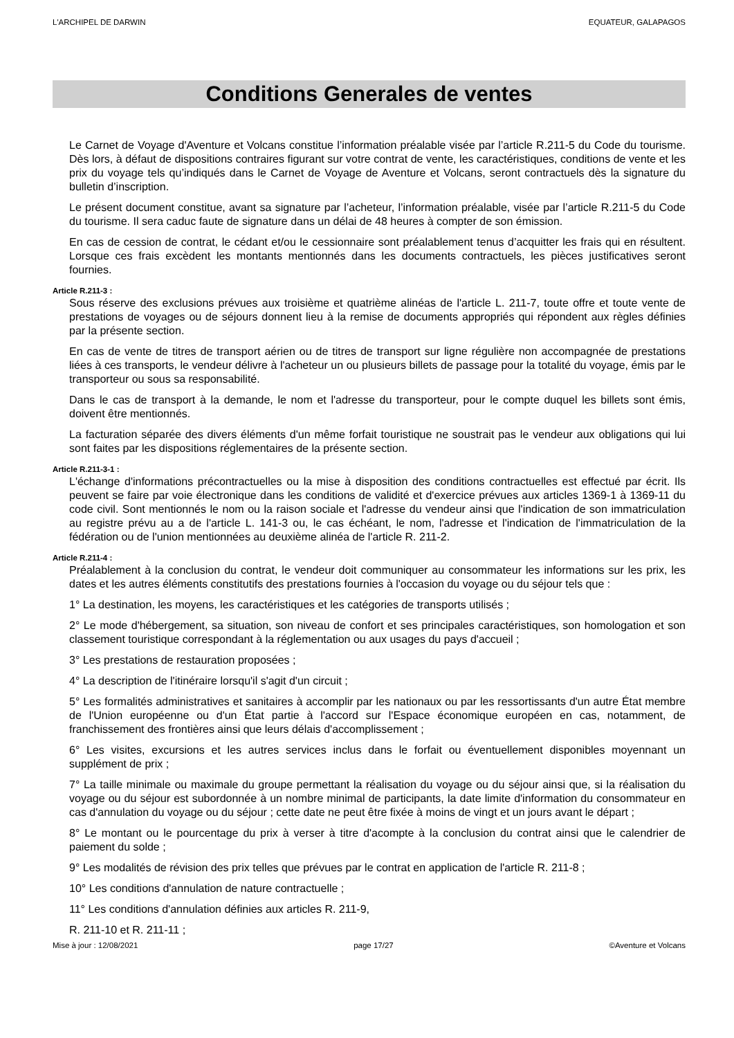L'ARCHIPEL DE DARWIN EQUATEUR, GALAPAGOS
Conditions Generales de ventes
Le Carnet de Voyage d'Aventure et Volcans constitue l’information préalable visée par l’article R.211-5 du Code du tourisme. Dès lors, à défaut de dispositions contraires figurant sur votre contrat de vente, les caractéristiques, conditions de vente et les prix du voyage tels qu’indiqués dans le Carnet de Voyage de Aventure et Volcans, seront contractuels dès la signature du bulletin d’inscription.
Le présent document constitue, avant sa signature par l’acheteur, l’information préalable, visée par l’article R.211-5 du Code du tourisme. Il sera caduc faute de signature dans un délai de 48 heures à compter de son émission.
En cas de cession de contrat, le cédant et/ou le cessionnaire sont préalablement tenus d’acquitter les frais qui en résultent. Lorsque ces frais excèdent les montants mentionnés dans les documents contractuels, les pièces justificatives seront fournies.
Article R.211-3 :
Sous réserve des exclusions prévues aux troisième et quatrième alinéas de l'article L. 211-7, toute offre et toute vente de prestations de voyages ou de séjours donnent lieu à la remise de documents appropriés qui répondent aux règles définies par la présente section.
En cas de vente de titres de transport aérien ou de titres de transport sur ligne régulière non accompagnée de prestations liées à ces transports, le vendeur délivre à l'acheteur un ou plusieurs billets de passage pour la totalité du voyage, émis par le transporteur ou sous sa responsabilité.
Dans le cas de transport à la demande, le nom et l'adresse du transporteur, pour le compte duquel les billets sont émis, doivent être mentionnés.
La facturation séparée des divers éléments d'un même forfait touristique ne soustrait pas le vendeur aux obligations qui lui sont faites par les dispositions réglementaires de la présente section.
Article R.211-3-1 :
L'échange d'informations précontractuelles ou la mise à disposition des conditions contractuelles est effectué par écrit. Ils peuvent se faire par voie électronique dans les conditions de validité et d'exercice prévues aux articles 1369-1 à 1369-11 du code civil. Sont mentionnés le nom ou la raison sociale et l'adresse du vendeur ainsi que l'indication de son immatriculation au registre prévu au a de l'article L. 141-3 ou, le cas échéant, le nom, l'adresse et l'indication de l'immatriculation de la fédération ou de l'union mentionnées au deuxième alinéa de l'article R. 211-2.
Article R.211-4 :
Préalablement à la conclusion du contrat, le vendeur doit communiquer au consommateur les informations sur les prix, les dates et les autres éléments constitutifs des prestations fournies à l'occasion du voyage ou du séjour tels que :
1° La destination, les moyens, les caractéristiques et les catégories de transports utilisés ;
2° Le mode d'hébergement, sa situation, son niveau de confort et ses principales caractéristiques, son homologation et son classement touristique correspondant à la réglementation ou aux usages du pays d'accueil ;
3° Les prestations de restauration proposées ;
4° La description de l'itinéraire lorsqu'il s'agit d'un circuit ;
5° Les formalités administratives et sanitaires à accomplir par les nationaux ou par les ressortissants d'un autre État membre de l'Union européenne ou d'un État partie à l'accord sur l'Espace économique européen en cas, notamment, de franchissement des frontières ainsi que leurs délais d'accomplissement ;
6° Les visites, excursions et les autres services inclus dans le forfait ou éventuellement disponibles moyennant un supplément de prix ;
7° La taille minimale ou maximale du groupe permettant la réalisation du voyage ou du séjour ainsi que, si la réalisation du voyage ou du séjour est subordonnée à un nombre minimal de participants, la date limite d'information du consommateur en cas d'annulation du voyage ou du séjour ; cette date ne peut être fixée à moins de vingt et un jours avant le départ ;
8° Le montant ou le pourcentage du prix à verser à titre d'acompte à la conclusion du contrat ainsi que le calendrier de paiement du solde ;
9° Les modalités de révision des prix telles que prévues par le contrat en application de l'article R. 211-8 ;
10° Les conditions d'annulation de nature contractuelle ;
11° Les conditions d'annulation définies aux articles R. 211-9,
R. 211-10 et R. 211-11 ;
Mise à jour : 12/08/2021 page 17/27 ©Aventure et Volcans